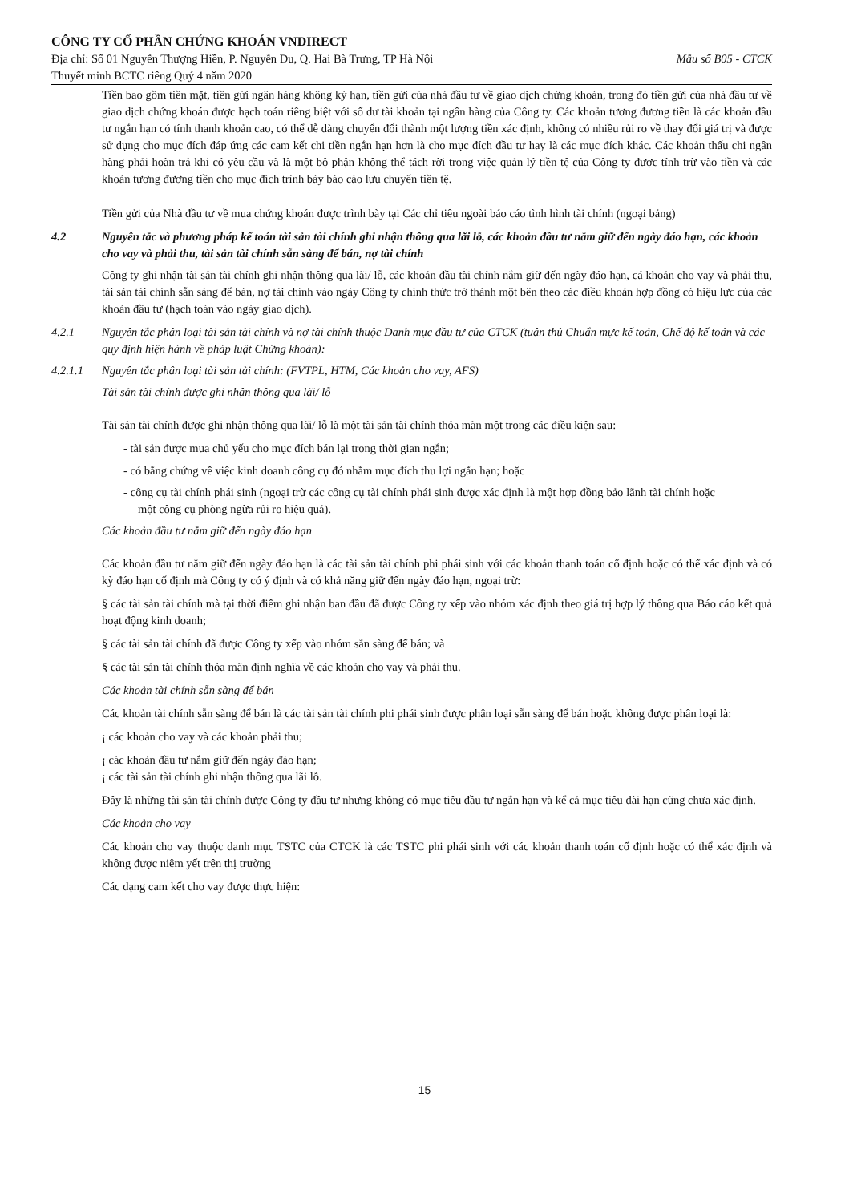CÔNG TY CỔ PHẦN CHỨNG KHOÁN VNDIRECT
Địa chỉ: Số 01 Nguyễn Thượng Hiền, P. Nguyễn Du, Q. Hai Bà Trưng, TP Hà Nội Mẫu số B05 - CTCK
Thuyết minh BCTC riêng Quý 4 năm 2020
Tiền bao gồm tiền mặt, tiền gửi ngân hàng không kỳ hạn, tiền gửi của nhà đầu tư về giao dịch chứng khoán, trong đó tiền gửi của nhà đầu tư về giao dịch chứng khoán được hạch toán riêng biệt với số dư tài khoản tại ngân hàng của Công ty. Các khoản tương đương tiền là các khoản đầu tư ngắn hạn có tính thanh khoản cao, có thể dễ dàng chuyển đổi thành một lượng tiền xác định, không có nhiều rủi ro về thay đổi giá trị và được sử dụng cho mục đích đáp ứng các cam kết chi tiền ngắn hạn hơn là cho mục đích đầu tư hay là các mục đích khác. Các khoản thấu chi ngân hàng phải hoàn trả khi có yêu cầu và là một bộ phận không thể tách rời trong việc quản lý tiền tệ của Công ty được tính trừ vào tiền và các khoản tương đương tiền cho mục đích trình bày báo cáo lưu chuyển tiền tệ.
Tiền gửi của Nhà đầu tư về mua chứng khoán được trình bày tại Các chỉ tiêu ngoài báo cáo tình hình tài chính (ngoại bảng)
4.2 Nguyên tắc và phương pháp kế toán tài sản tài chính ghi nhận thông qua lãi lỗ, các khoản đầu tư nắm giữ đến ngày đáo hạn, các khoản cho vay và phải thu, tài sản tài chính sẵn sàng để bán, nợ tài chính
Công ty ghi nhận tài sản tài chính ghi nhận thông qua lãi/ lỗ, các khoản đầu tài chính nắm giữ đến ngày đáo hạn, cá khoản cho vay và phải thu, tài sản tài chính sẵn sàng để bán, nợ tài chính vào ngày Công ty chính thức trở thành một bên theo các điều khoản hợp đồng có hiệu lực của các khoản đầu tư (hạch toán vào ngày giao dịch).
4.2.1 Nguyên tắc phân loại tài sản tài chính và nợ tài chính thuộc Danh mục đầu tư của CTCK (tuân thủ Chuẩn mực kế toán, Chế độ kế toán và các quy định hiện hành về pháp luật Chứng khoán):
4.2.1.1 Nguyên tắc phân loại tài sản tài chính: (FVTPL, HTM, Các khoản cho vay, AFS)
Tài sản tài chính được ghi nhận thông qua lãi/ lỗ
Tài sản tài chính được ghi nhận thông qua lãi/ lỗ là một tài sản tài chính thỏa mãn một trong các điều kiện sau:
- tài sản được mua chủ yếu cho mục đích bán lại trong thời gian ngắn;
- có bằng chứng về việc kinh doanh công cụ đó nhằm mục đích thu lợi ngắn hạn; hoặc
- công cụ tài chính phái sinh (ngoại trừ các công cụ tài chính phái sinh được xác định là một hợp đồng bảo lãnh tài chính hoặc một công cụ phòng ngừa rủi ro hiệu quả).
Các khoản đầu tư nắm giữ đến ngày đáo hạn
Các khoản đầu tư nắm giữ đến ngày đáo hạn là các tài sản tài chính phi phái sinh với các khoản thanh toán cố định hoặc có thể xác định và có kỳ đáo hạn cố định mà Công ty có ý định và có khả năng giữ đến ngày đáo hạn, ngoại trừ:
§ các tài sản tài chính mà tại thời điểm ghi nhận ban đầu đã được Công ty xếp vào nhóm xác định theo giá trị hợp lý thông qua Báo cáo kết quả hoạt động kinh doanh;
§ các tài sản tài chính đã được Công ty xếp vào nhóm sẵn sàng để bán; và
§ các tài sản tài chính thỏa mãn định nghĩa về các khoản cho vay và phải thu.
Các khoản tài chính sẵn sàng để bán
Các khoản tài chính sẵn sàng để bán là các tài sản tài chính phi phái sinh được phân loại sẵn sàng để bán hoặc không được phân loại là:
¡ các khoản cho vay và các khoản phải thu;
¡ các khoản đầu tư nắm giữ đến ngày đáo hạn;
¡ các tài sản tài chính ghi nhận thông qua lãi lỗ.
Đây là những tài sản tài chính được Công ty đầu tư nhưng không có mục tiêu đầu tư ngắn hạn và kể cả mục tiêu dài hạn cũng chưa xác định.
Các khoản cho vay
Các khoản cho vay thuộc danh mục TSTC của CTCK là các TSTC phi phái sinh với các khoản thanh toán cố định hoặc có thể xác định và không được niêm yết trên thị trường
Các dạng cam kết cho vay được thực hiện:
15